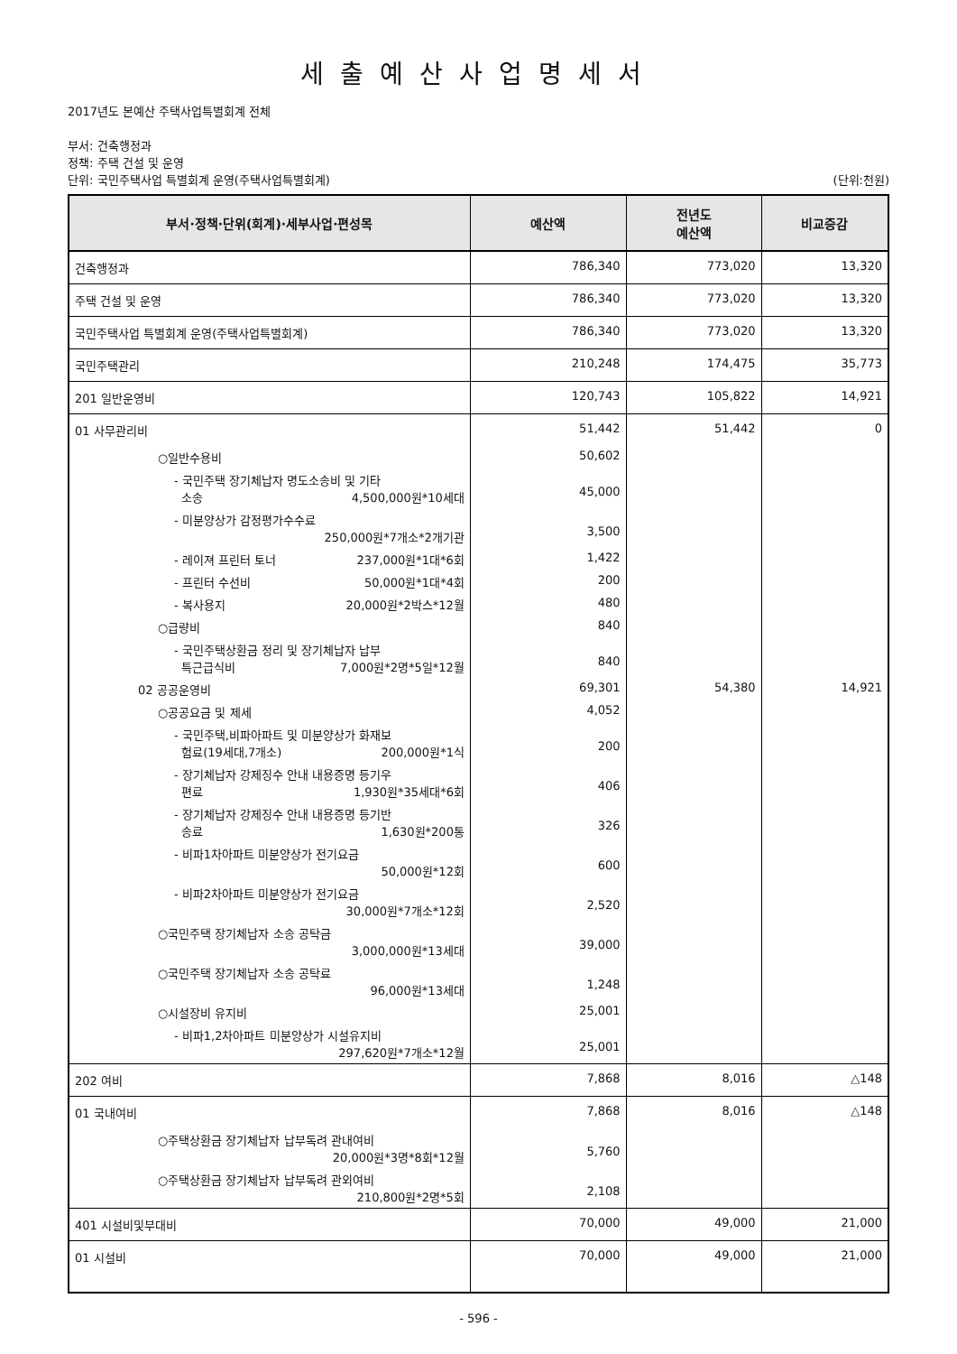세출예산사업명세서
2017년도 본예산 주택사업특별회계 전체
부서: 건축행정과
정책: 주택 건설 및 운영
단위: 국민주택사업 특별회계 운영(주택사업특별회계) (단위:천원)
| 부서·정책·단위(회계)·세부사업·편성목 | 예산액 | 전년도 예산액 | 비교증감 |
| --- | --- | --- | --- |
| 건축행정과 | 786,340 | 773,020 | 13,320 |
| 주택 건설 및 운영 | 786,340 | 773,020 | 13,320 |
| 국민주택사업 특별회계 운영(주택사업특별회계) | 786,340 | 773,020 | 13,320 |
| 국민주택관리 | 210,248 | 174,475 | 35,773 |
| 201 일반운영비 | 120,743 | 105,822 | 14,921 |
| 01 사무관리비 | 51,442 | 51,442 | 0 |
| ○일반수용비 | 50,602 | | |
| - 국민주택 장기체납자 명도소송비 및 기타 소송 4,500,000원*10세대 | 45,000 | | |
| - 미분양상가 감정평가수수료 250,000원*7개소*2개기관 | 3,500 | | |
| - 레이져 프린터 토너 237,000원*1대*6회 | 1,422 | | |
| - 프린터 수선비 50,000원*1대*4회 | 200 | | |
| - 복사용지 20,000원*2박스*12월 | 480 | | |
| ○급량비 | 840 | | |
| - 국민주택상환금 정리 및 장기체납자 납부 특근급식비 7,000원*2명*5일*12월 | 840 | | |
| 02 공공운영비 | 69,301 | 54,380 | 14,921 |
| ○공공요금 및 제세 | 4,052 | | |
| - 국민주택,비파아파트 및 미분양상가 화재보 험료(19세대,7개소) 200,000원*1식 | 200 | | |
| - 장기체납자 강제징수 안내 내용증명 등기우 편료 1,930원*35세대*6회 | 406 | | |
| - 장기체납자 강제징수 안내 내용증명 등기반 송료 1,630원*200통 | 326 | | |
| - 비파1차아파트 미분양상가 전기요금 50,000원*12회 | 600 | | |
| - 비파2차아파트 미분양상가 전기요금 30,000원*7개소*12회 | 2,520 | | |
| ○국민주택 장기체납자 소송 공탁금 3,000,000원*13세대 | 39,000 | | |
| ○국민주택 장기체납자 소송 공탁료 96,000원*13세대 | 1,248 | | |
| ○시설장비 유지비 | 25,001 | | |
| - 비파1,2차아파트 미분양상가 시설유지비 297,620원*7개소*12월 | 25,001 | | |
| 202 여비 | 7,868 | 8,016 | △148 |
| 01 국내여비 | 7,868 | 8,016 | △148 |
| ○주택상환금 장기체납자 납부독려 관내여비 20,000원*3명*8회*12월 | 5,760 | | |
| ○주택상환금 장기체납자 납부독려 관외여비 210,800원*2명*5회 | 2,108 | | |
| 401 시설비및부대비 | 70,000 | 49,000 | 21,000 |
| 01 시설비 | 70,000 | 49,000 | 21,000 |
- 596 -